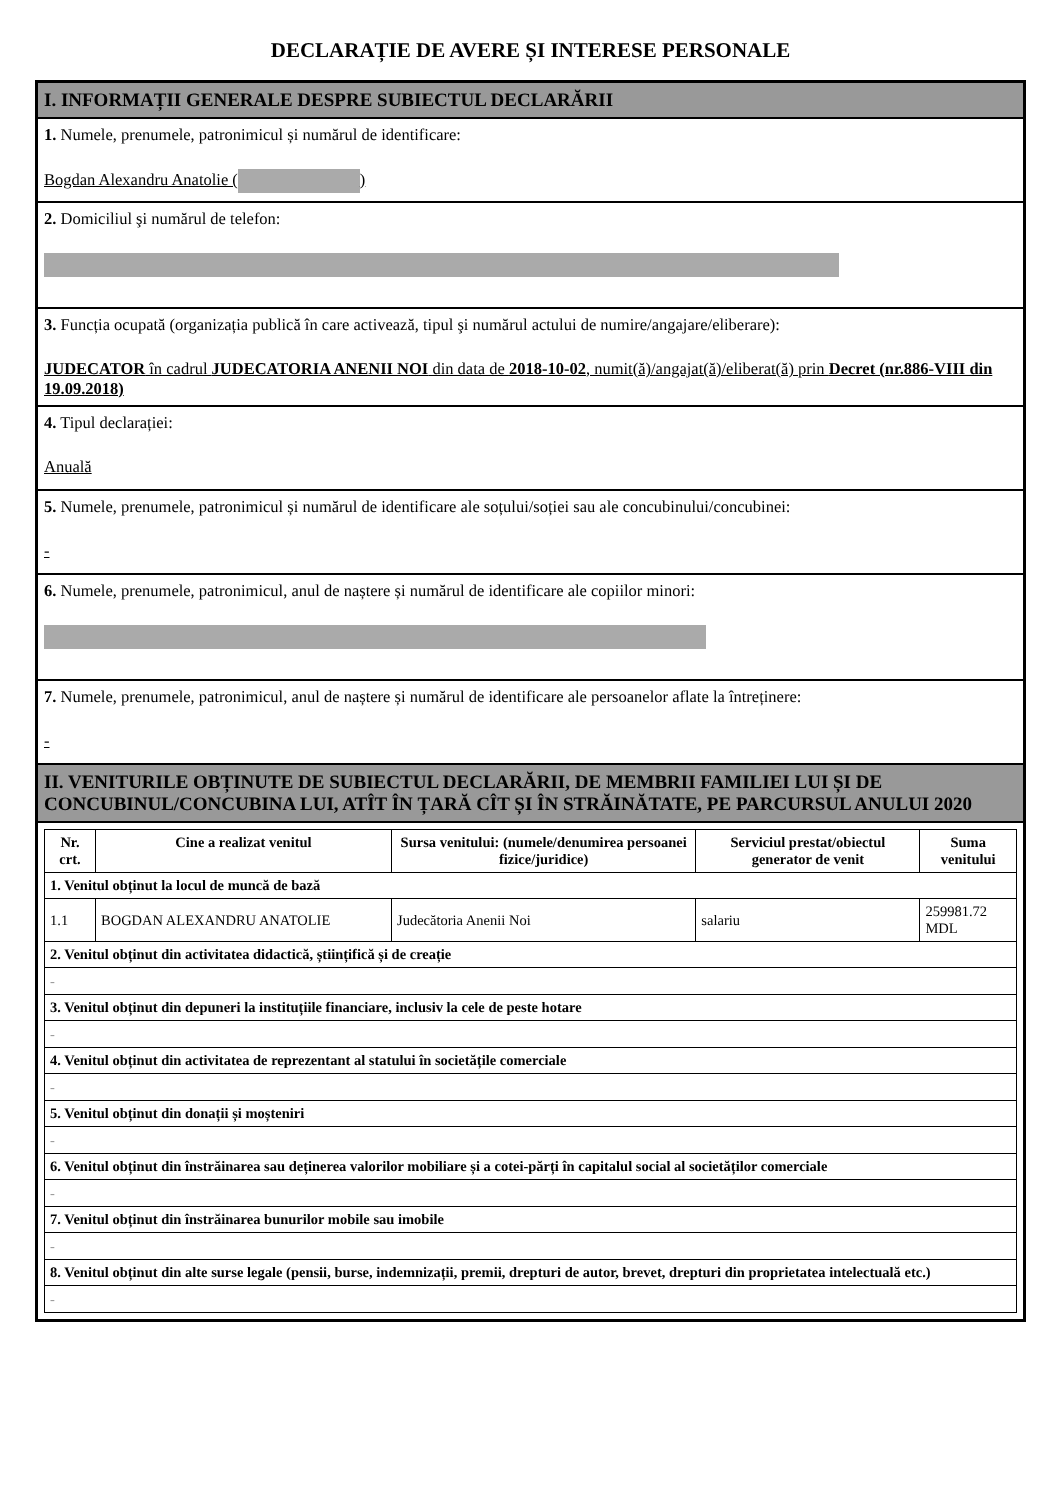DECLARAȚIE DE AVERE ȘI INTERESE PERSONALE
I. INFORMAȚII GENERALE DESPRE SUBIECTUL DECLARĂRII
1. Numele, prenumele, patronimicul și numărul de identificare:
Bogdan Alexandru Anatolie ( )
2. Domiciliul şi numărul de telefon:
3. Funcția ocupată (organizația publică în care activează, tipul şi numărul actului de numire/angajare/eliberare):
JUDECATOR în cadrul JUDECATORIA ANENII NOI din data de 2018-10-02, numit(ă)/angajat(ă)/eliberat(ă) prin Decret (nr.886-VIII din 19.09.2018)
4. Tipul declarației:
Anuală
5. Numele, prenumele, patronimicul și numărul de identificare ale soțului/soției sau ale concubinului/concubinei:
-
6. Numele, prenumele, patronimicul, anul de naștere și numărul de identificare ale copiilor minori:
7. Numele, prenumele, patronimicul, anul de naștere și numărul de identificare ale persoanelor aflate la întreținere:
-
II. VENITURILE OBȚINUTE DE SUBIECTUL DECLARĂRII, DE MEMBRII FAMILIEI LUI ȘI DE CONCUBINUL/CONCUBINA LUI, ATÎT ÎN ȚARĂ CÎT ȘI ÎN STRĂINĂTATE, PE PARCURSUL ANULUI 2020
| Nr. crt. | Cine a realizat venitul | Sursa venitului: (numele/denumirea persoanei fizice/juridice) | Serviciul prestat/obiectul generator de venit | Suma venitului |
| --- | --- | --- | --- | --- |
| 1. Venitul obținut la locul de muncă de bază | | | | |
| 1.1 | BOGDAN ALEXANDRU ANATOLIE | Judecătoria Anenii Noi | salariu | 259981.72 MDL |
| 2. Venitul obținut din activitatea didactică, științifică și de creație | | | | |
| - | | | | |
| 3. Venitul obținut din depuneri la instituțiile financiare, inclusiv la cele de peste hotare | | | | |
| - | | | | |
| 4. Venitul obținut din activitatea de reprezentant al statului în societățile comerciale | | | | |
| - | | | | |
| 5. Venitul obținut din donații și moșteniri | | | | |
| - | | | | |
| 6. Venitul obținut din înstrăinarea sau deținerea valorilor mobiliare și a cotei-părți în capitalul social al societăților comerciale | | | | |
| - | | | | |
| 7. Venitul obținut din înstrăinarea bunurilor mobile sau imobile | | | | |
| - | | | | |
| 8. Venitul obținut din alte surse legale (pensii, burse, indemnizații, premii, drepturi de autor, brevet, drepturi din proprietatea intelectuală etc.) | | | | |
| - | | | | |